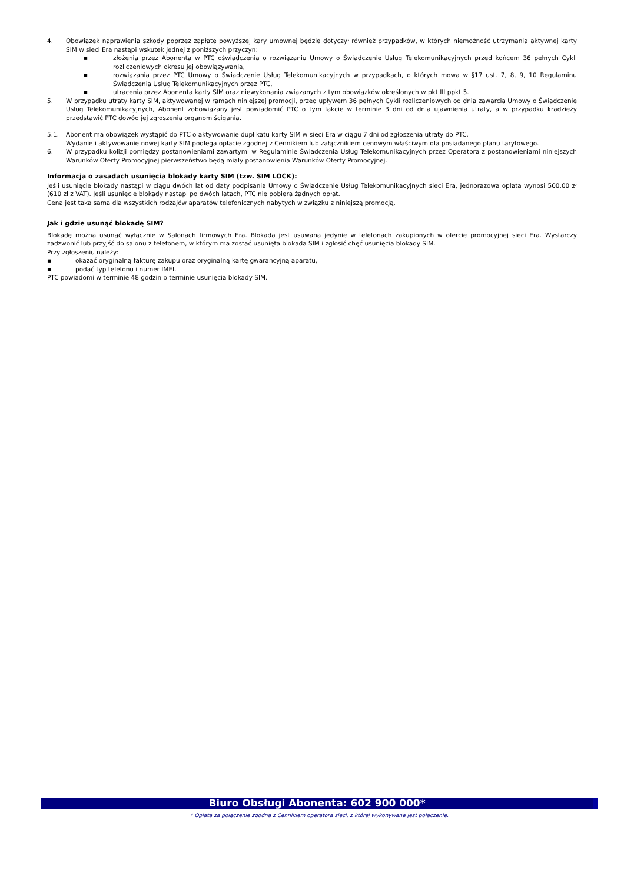4. Obowiązek naprawienia szkody poprzez zapłatę powyższej kary umownej będzie dotyczył również przypadków, w których niemożność utrzymania aktywnej karty SIM w sieci Era nastąpi wskutek jednej z poniższych przyczyn:
▪ złożenia przez Abonenta w PTC oświadczenia o rozwiązaniu Umowy o Świadczenie Usług Telekomunikacyjnych przed końcem 36 pełnych Cykli rozliczeniowych okresu jej obowiązywania,
▪ rozwiązania przez PTC Umowy o Świadczenie Usług Telekomunikacyjnych w przypadkach, o których mowa w §17 ust. 7, 8, 9, 10 Regulaminu Świadczenia Usług Telekomunikacyjnych przez PTC,
▪ utracenia przez Abonenta karty SIM oraz niewykonania związanych z tym obowiązków określonych w pkt III ppkt 5.
5. W przypadku utraty karty SIM, aktywowanej w ramach niniejszej promocji, przed upływem 36 pełnych Cykli rozliczeniowych od dnia zawarcia Umowy o Świadczenie Usług Telekomunikacyjnych, Abonent zobowiązany jest powiadomić PTC o tym fakcie w terminie 3 dni od dnia ujawnienia utraty, a w przypadku kradzieży przedstawić PTC dowód jej zgłoszenia organom ścigania.
5.1. Abonent ma obowiązek wystąpić do PTC o aktywowanie duplikatu karty SIM w sieci Era w ciągu 7 dni od zgłoszenia utraty do PTC.
Wydanie i aktywowanie nowej karty SIM podlega opłacie zgodnej z Cennikiem lub załącznikiem cenowym właściwym dla posiadanego planu taryfowego.
6. W przypadku kolizji pomiędzy postanowieniami zawartymi w Regulaminie Świadczenia Usług Telekomunikacyjnych przez Operatora z postanowieniami niniejszych Warunków Oferty Promocyjnej pierwszeństwo będą miały postanowienia Warunków Oferty Promocyjnej.
Informacja o zasadach usunięcia blokady karty SIM (tzw. SIM LOCK):
Jeśli usunięcie blokady nastąpi w ciągu dwóch lat od daty podpisania Umowy o Świadczenie Usług Telekomunikacyjnych sieci Era, jednorazowa opłata wynosi 500,00 zł (610 zł z VAT). Jeśli usunięcie blokady nastąpi po dwóch latach, PTC nie pobiera żadnych opłat.
Cena jest taka sama dla wszystkich rodzajów aparatów telefonicznych nabytych w związku z niniejszą promocją.
Jak i gdzie usunąć blokadę SIM?
Blokadę można usunąć wyłącznie w Salonach firmowych Era. Blokada jest usuwana jedynie w telefonach zakupionych w ofercie promocyjnej sieci Era. Wystarczy zadzwonić lub przyjść do salonu z telefonem, w którym ma zostać usunięta blokada SIM i zgłosić chęć usunięcia blokady SIM.
Przy zgłoszeniu należy:
▪ okazać oryginalną fakturę zakupu oraz oryginalną kartę gwarancyjną aparatu,
▪ podać typ telefonu i numer IMEI.
PTC powiadomi w terminie 48 godzin o terminie usunięcia blokady SIM.
Biuro Obsługi Abonenta: 602 900 000*
* Opłata za połączenie zgodna z Cennikiem operatora sieci, z której wykonywane jest połączenie.